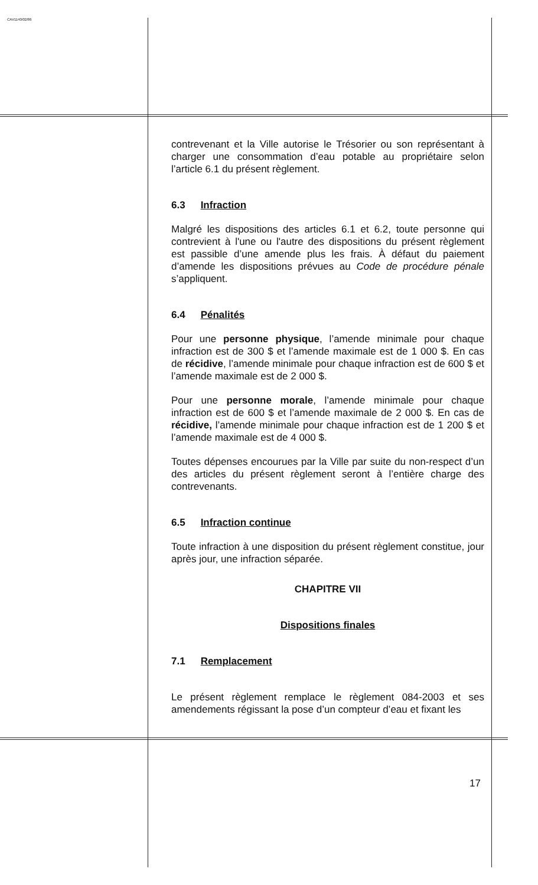CAV1140/02/86
contrevenant et la Ville autorise le Trésorier ou son représentant à charger une consommation d’eau potable au propriétaire selon l’article 6.1 du présent règlement.
6.3 Infraction
Malgré les dispositions des articles 6.1 et 6.2, toute personne qui contrevient à l'une ou l'autre des dispositions du présent règlement est passible d’une amende plus les frais. À défaut du paiement d’amende les dispositions prévues au Code de procédure pénale s’appliquent.
6.4 Pénalités
Pour une personne physique, l’amende minimale pour chaque infraction est de 300 $ et l’amende maximale est de 1 000 $. En cas de récidive, l’amende minimale pour chaque infraction est de 600 $ et l’amende maximale est de 2 000 $.
Pour une personne morale, l’amende minimale pour chaque infraction est de 600 $ et l’amende maximale de 2 000 $. En cas de récidive, l’amende minimale pour chaque infraction est de 1 200 $ et l’amende maximale est de 4 000 $.
Toutes dépenses encourues par la Ville par suite du non-respect d’un des articles du présent règlement seront à l’entière charge des contrevenants.
6.5 Infraction continue
Toute infraction à une disposition du présent règlement constitue, jour après jour, une infraction séparée.
CHAPITRE VII
Dispositions finales
7.1 Remplacement
Le présent règlement remplace le règlement 084-2003 et ses amendements régissant la pose d’un compteur d’eau et fixant les
17